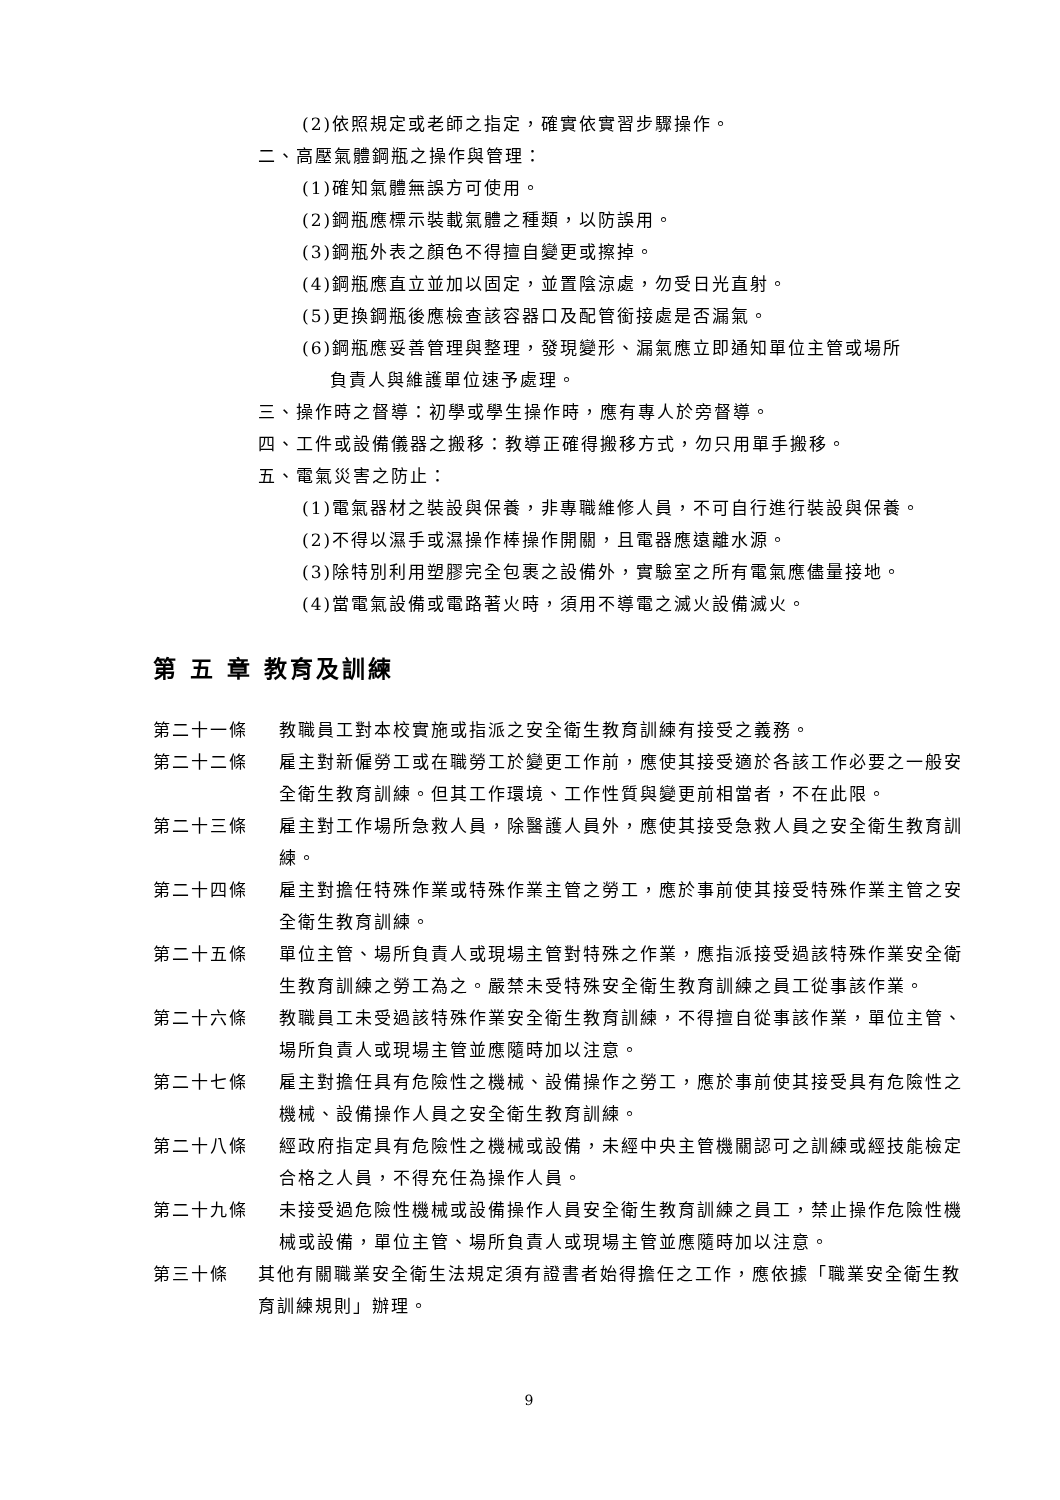(2)依照規定或老師之指定，確實依實習步驟操作。
二、高壓氣體鋼瓶之操作與管理：
(1)確知氣體無誤方可使用。
(2)鋼瓶應標示裝載氣體之種類，以防誤用。
(3)鋼瓶外表之顏色不得擅自變更或擦掉。
(4)鋼瓶應直立並加以固定，並置陰涼處，勿受日光直射。
(5)更換鋼瓶後應檢查該容器口及配管銜接處是否漏氣。
(6)鋼瓶應妥善管理與整理，發現變形、漏氣應立即通知單位主管或場所
負責人與維護單位速予處理。
三、操作時之督導：初學或學生操作時，應有專人於旁督導。
四、工件或設備儀器之搬移：教導正確得搬移方式，勿只用單手搬移。
五、電氣災害之防止：
(1)電氣器材之裝設與保養，非專職維修人員，不可自行進行裝設與保養。
(2)不得以濕手或濕操作棒操作開關，且電器應遠離水源。
(3)除特別利用塑膠完全包裹之設備外，實驗室之所有電氣應儘量接地。
(4)當電氣設備或電路著火時，須用不導電之滅火設備滅火。
第 五 章 教育及訓練
第二十一條 教職員工對本校實施或指派之安全衛生教育訓練有接受之義務。
第二十二條 雇主對新僱勞工或在職勞工於變更工作前，應使其接受適於各該工作必要之一般安全衛生教育訓練。但其工作環境、工作性質與變更前相當者，不在此限。
第二十三條 雇主對工作場所急救人員，除醫護人員外，應使其接受急救人員之安全衛生教育訓練。
第二十四條 雇主對擔任特殊作業或特殊作業主管之勞工，應於事前使其接受特殊作業主管之安全衛生教育訓練。
第二十五條 單位主管、場所負責人或現場主管對特殊之作業，應指派接受過該特殊作業安全衛生教育訓練之勞工為之。嚴禁未受特殊安全衛生教育訓練之員工從事該作業。
第二十六條 教職員工未受過該特殊作業安全衛生教育訓練，不得擅自從事該作業，單位主管、場所負責人或現場主管並應隨時加以注意。
第二十七條 雇主對擔任具有危險性之機械、設備操作之勞工，應於事前使其接受具有危險性之機械、設備操作人員之安全衛生教育訓練。
第二十八條 經政府指定具有危險性之機械或設備，未經中央主管機關認可之訓練或經技能檢定合格之人員，不得充任為操作人員。
第二十九條 未接受過危險性機械或設備操作人員安全衛生教育訓練之員工，禁止操作危險性機械或設備，單位主管、場所負責人或現場主管並應隨時加以注意。
第三十條 其他有關職業安全衛生法規定須有證書者始得擔任之工作，應依據「職業安全衛生教育訓練規則」辦理。
9